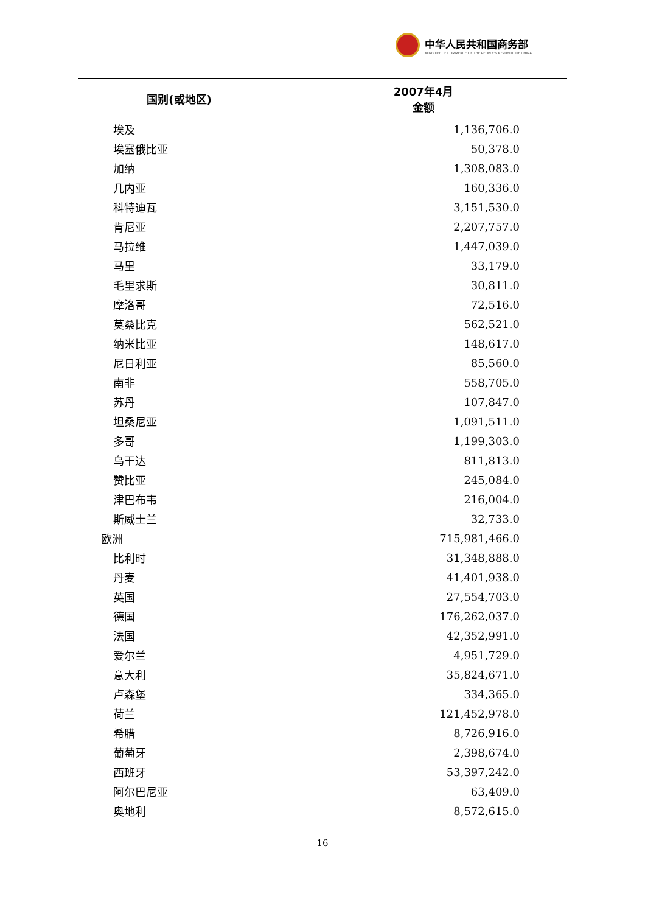中华人民共和国商务部
MINISTRY OF COMMERCE OF THE PEOPLE'S REPUBLIC OF CHINA
| 国别(或地区) | 2007年4月 金额 |
| --- | --- |
| 埃及 | 1,136,706.0 |
| 埃塞俄比亚 | 50,378.0 |
| 加纳 | 1,308,083.0 |
| 几内亚 | 160,336.0 |
| 科特迪瓦 | 3,151,530.0 |
| 肯尼亚 | 2,207,757.0 |
| 马拉维 | 1,447,039.0 |
| 马里 | 33,179.0 |
| 毛里求斯 | 30,811.0 |
| 摩洛哥 | 72,516.0 |
| 莫桑比克 | 562,521.0 |
| 纳米比亚 | 148,617.0 |
| 尼日利亚 | 85,560.0 |
| 南非 | 558,705.0 |
| 苏丹 | 107,847.0 |
| 坦桑尼亚 | 1,091,511.0 |
| 多哥 | 1,199,303.0 |
| 乌干达 | 811,813.0 |
| 赞比亚 | 245,084.0 |
| 津巴布韦 | 216,004.0 |
| 斯威士兰 | 32,733.0 |
| 欧洲 | 715,981,466.0 |
| 比利时 | 31,348,888.0 |
| 丹麦 | 41,401,938.0 |
| 英国 | 27,554,703.0 |
| 德国 | 176,262,037.0 |
| 法国 | 42,352,991.0 |
| 爱尔兰 | 4,951,729.0 |
| 意大利 | 35,824,671.0 |
| 卢森堡 | 334,365.0 |
| 荷兰 | 121,452,978.0 |
| 希腊 | 8,726,916.0 |
| 葡萄牙 | 2,398,674.0 |
| 西班牙 | 53,397,242.0 |
| 阿尔巴尼亚 | 63,409.0 |
| 奥地利 | 8,572,615.0 |
16